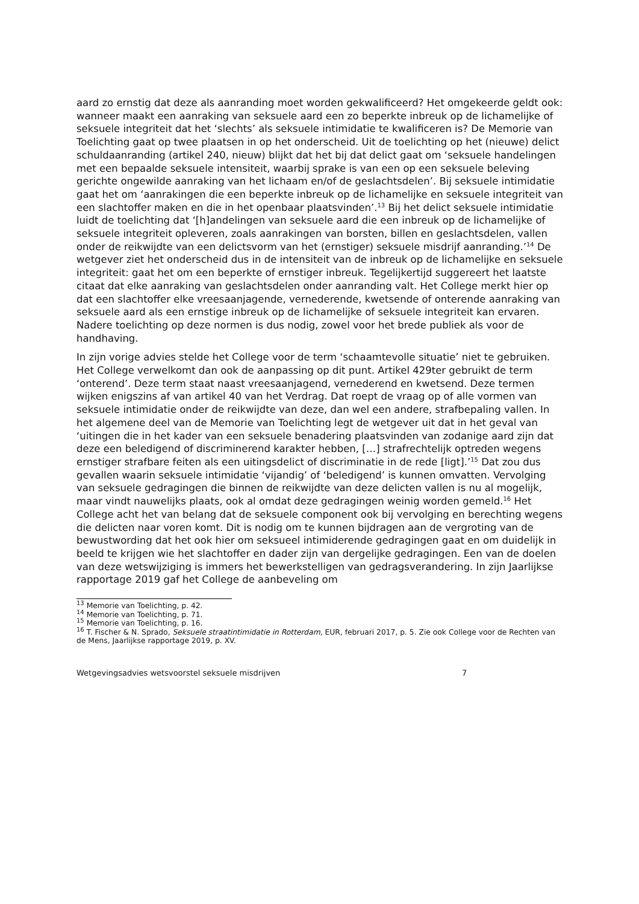aard zo ernstig dat deze als aanranding moet worden gekwalificeerd? Het omgekeerde geldt ook: wanneer maakt een aanraking van seksuele aard een zo beperkte inbreuk op de lichamelijke of seksuele integriteit dat het ‘slechts’ als seksuele intimidatie te kwalificeren is? De Memorie van Toelichting gaat op twee plaatsen in op het onderscheid. Uit de toelichting op het (nieuwe) delict schuldaanranding (artikel 240, nieuw) blijkt dat het bij dat delict gaat om ‘seksuele handelingen met een bepaalde seksuele intensiteit, waarbij sprake is van een op een seksuele beleving gerichte ongewilde aanraking van het lichaam en/of de geslachtsdelen’. Bij seksuele intimidatie gaat het om ‘aanrakingen die een beperkte inbreuk op de lichamelijke en seksuele integriteit van een slachtoffer maken en die in het openbaar plaatsvinden’.<sup>13</sup> Bij het delict seksuele intimidatie luidt de toelichting dat ‘[h]andelingen van seksuele aard die een inbreuk op de lichamelijke of seksuele integriteit opleveren, zoals aanrakingen van borsten, billen en geslachtsdelen, vallen onder de reikwijdte van een delictsvorm van het (ernstiger) seksuele misdrijf aanranding.’<sup>14</sup> De wetgever ziet het onderscheid dus in de intensiteit van de inbreuk op de lichamelijke en seksuele integriteit: gaat het om een beperkte of ernstiger inbreuk. Tegelijkertijd suggereert het laatste citaat dat elke aanraking van geslachtsdelen onder aanranding valt. Het College merkt hier op dat een slachtoffer elke vreesaanjagende, vernederende, kwetsende of onterende aanraking van seksuele aard als een ernstige inbreuk op de lichamelijke of seksuele integriteit kan ervaren. Nadere toelichting op deze normen is dus nodig, zowel voor het brede publiek als voor de handhaving.
In zijn vorige advies stelde het College voor de term ‘schaamtevolle situatie’ niet te gebruiken. Het College verwelkomt dan ook de aanpassing op dit punt. Artikel 429ter gebruikt de term ‘onterend’. Deze term staat naast vreesaanjagend, vernederend en kwetsend. Deze termen wijken enigszins af van artikel 40 van het Verdrag. Dat roept de vraag op of alle vormen van seksuele intimidatie onder de reikwijdte van deze, dan wel een andere, strafbepaling vallen. In het algemene deel van de Memorie van Toelichting legt de wetgever uit dat in het geval van ‘uitingen die in het kader van een seksuele benadering plaatsvinden van zodanige aard zijn dat deze een beledigend of discriminerend karakter hebben, […] strafrechtelijk optreden wegens ernstiger strafbare feiten als een uitingsdelict of discriminatie in de rede [ligt].’<sup>15</sup> Dat zou dus gevallen waarin seksuele intimidatie ‘vijandig’ of ‘beledigend’ is kunnen omvatten. Vervolging van seksuele gedragingen die binnen de reikwijdte van deze delicten vallen is nu al mogelijk, maar vindt nauwelijks plaats, ook al omdat deze gedragingen weinig worden gemeld.<sup>16</sup> Het College acht het van belang dat de seksuele component ook bij vervolging en berechting wegens die delicten naar voren komt. Dit is nodig om te kunnen bijdragen aan de vergroting van de bewustwording dat het ook hier om seksueel intimiderende gedragingen gaat en om duidelijk in beeld te krijgen wie het slachtoffer en dader zijn van dergelijke gedragingen. Een van de doelen van deze wetswijziging is immers het bewerkstelligen van gedragsverandering. In zijn Jaarlijkse rapportage 2019 gaf het College de aanbeveling om
<sup>13</sup> Memorie van Toelichting, p. 42.
<sup>14</sup> Memorie van Toelichting, p. 71.
<sup>15</sup> Memorie van Toelichting, p. 16.
<sup>16</sup> T. Fischer & N. Sprado, Seksuele straatintimidatie in Rotterdam, EUR, februari 2017, p. 5. Zie ook College voor de Rechten van de Mens, Jaarlijkse rapportage 2019, p. XV.
Wetgevingsadvies wetsvoorstel seksuele misdrijven 7